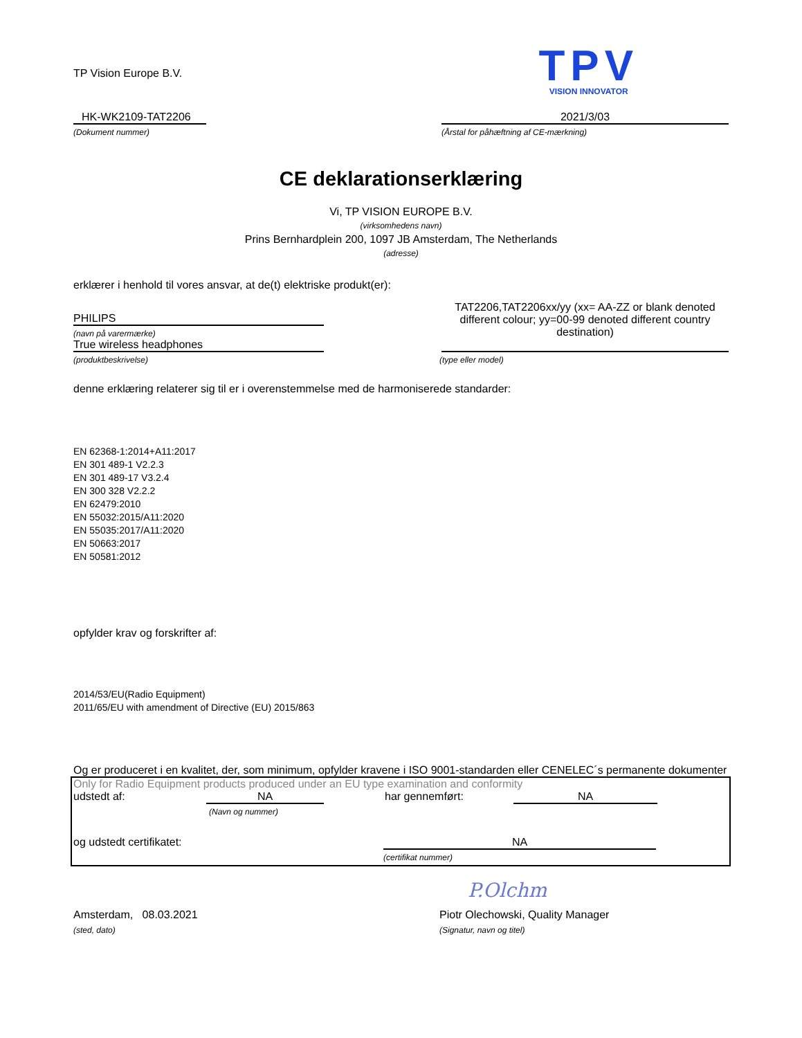TP Vision Europe B.V.
TPV
VISION INNOVATOR
HK-WK2109-TAT2206
(Dokument nummer)
2021/3/03
(Årstal for påhæftning af CE-mærkning)
CE deklarationserklæring
Vi, TP VISION EUROPE B.V.
(virksomhedens navn)
Prins Bernhardplein 200, 1097 JB Amsterdam, The Netherlands
(adresse)
erklærer i henhold til vores ansvar, at de(t) elektriske produkt(er):
PHILIPS
(navn på varermærke)
True wireless headphones
TAT2206,TAT2206xx/yy (xx= AA-ZZ or blank denoted different colour; yy=00-99 denoted different country destination)
(produktbeskrivelse) (type eller model)
denne erklæring relaterer sig til er i overenstemmelse med de harmoniserede standarder:
EN 62368-1:2014+A11:2017
EN 301 489-1 V2.2.3
EN 301 489-17 V3.2.4
EN 300 328 V2.2.2
EN 62479:2010
EN 55032:2015/A11:2020
EN 55035:2017/A11:2020
EN 50663:2017
EN 50581:2012
opfylder krav og forskrifter af:
2014/53/EU(Radio Equipment)
2011/65/EU with amendment of Directive (EU) 2015/863
Og er produceret i en kvalitet, der, som minimum, opfylder kravene i ISO 9001-standarden eller CENELEC´s permanente dokumenter
Only for Radio Equipment products produced under an EU type examination and conformity
udstedt af: NA
(Navn og nummer)
har gennemført:
NA
og udstedt certifikatet: NA
(certifikat nummer)
P.Olchm
Amsterdam, 08.03.2021
(sted, dato)
Piotr Olechowski, Quality Manager
(Signatur, navn og titel)